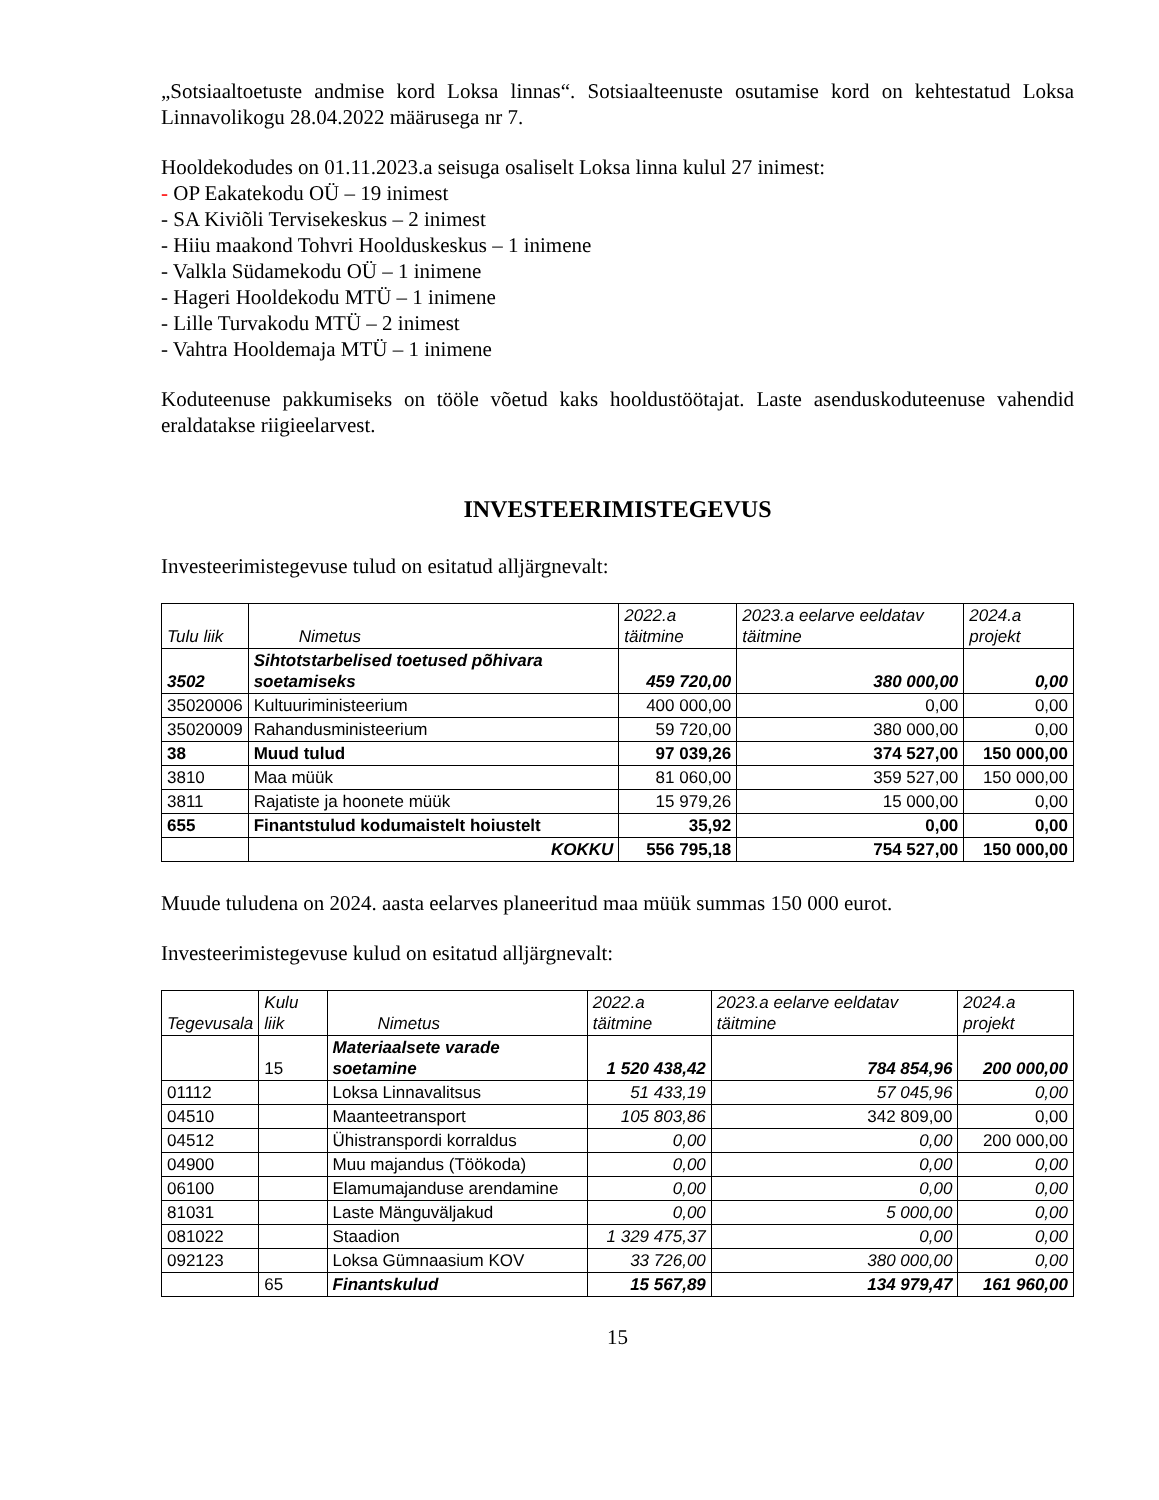„Sotsiaaltoetuste andmise kord Loksa linnas“. Sotsiaalteenuste osutamise kord on kehtestatud Loksa Linnavolikogu 28.04.2022 määrusega nr 7.
Hooldekodudes on 01.11.2023.a seisuga osaliselt Loksa linna kulul 27 inimest:
- OP Eakatekodu OÜ – 19 inimest
- SA Kiviõli Tervisekeskus – 2 inimest
- Hiiu maakond Tohvri Hoolduskeskus – 1 inimene
- Valkla Südamekodu OÜ – 1 inimene
- Hageri Hooldekodu MTÜ – 1 inimene
- Lille Turvakodu MTÜ – 2 inimest
- Vahtra Hooldemaja MTÜ – 1 inimene
Koduteenuse pakkumiseks on tööle võetud kaks hooldustöötajat. Laste asenduskoduteenuse vahendid eraldatakse riigieelarvest.
INVESTEERIMISTEGEVUS
Investeerimistegevuse tulud on esitatud alljärgnevalt:
| Tulu liik | Nimetus | 2022.a täitmine | 2023.a eelarve eeldatav täitmine | 2024.a projekt |
| --- | --- | --- | --- | --- |
| 3502 | Sihtotstarbelised toetused põhivara soetamiseks | 459 720,00 | 380 000,00 | 0,00 |
| 35020006 | Kultuuriministeerium | 400 000,00 | 0,00 | 0,00 |
| 35020009 | Rahandusministeerium | 59 720,00 | 380 000,00 | 0,00 |
| 38 | Muud tulud | 97 039,26 | 374 527,00 | 150 000,00 |
| 3810 | Maa müük | 81 060,00 | 359 527,00 | 150 000,00 |
| 3811 | Rajatiste ja hoonete müük | 15 979,26 | 15 000,00 | 0,00 |
| 655 | Finantstulud kodumaistelt hoiustelt | 35,92 | 0,00 | 0,00 |
| | KOKKU | 556 795,18 | 754 527,00 | 150 000,00 |
Muude tuludena on 2024. aasta eelarves planeeritud maa müük summas 150 000 eurot.
Investeerimistegevuse kulud on esitatud alljärgnevalt:
| Tegevusala | Kulu liik | Nimetus | 2022.a täitmine | 2023.a eelarve eeldatav täitmine | 2024.a projekt |
| --- | --- | --- | --- | --- | --- |
| | 15 | Materiaalsete varade soetamine | 1 520 438,42 | 784 854,96 | 200 000,00 |
| 01112 | | Loksa Linnavalitsus | 51 433,19 | 57 045,96 | 0,00 |
| 04510 | | Maanteetransport | 105 803,86 | 342 809,00 | 0,00 |
| 04512 | | Ühistranspordi korraldus | 0,00 | 0,00 | 200 000,00 |
| 04900 | | Muu majandus (Töökoda) | 0,00 | 0,00 | 0,00 |
| 06100 | | Elamumajanduse arendamine | 0,00 | 0,00 | 0,00 |
| 81031 | | Laste Mänguväljakud | 0,00 | 5 000,00 | 0,00 |
| 081022 | | Staadion | 1 329 475,37 | 0,00 | 0,00 |
| 092123 | | Loksa Gümnaasium KOV | 33 726,00 | 380 000,00 | 0,00 |
| | 65 | Finantskulud | 15 567,89 | 134 979,47 | 161 960,00 |
15